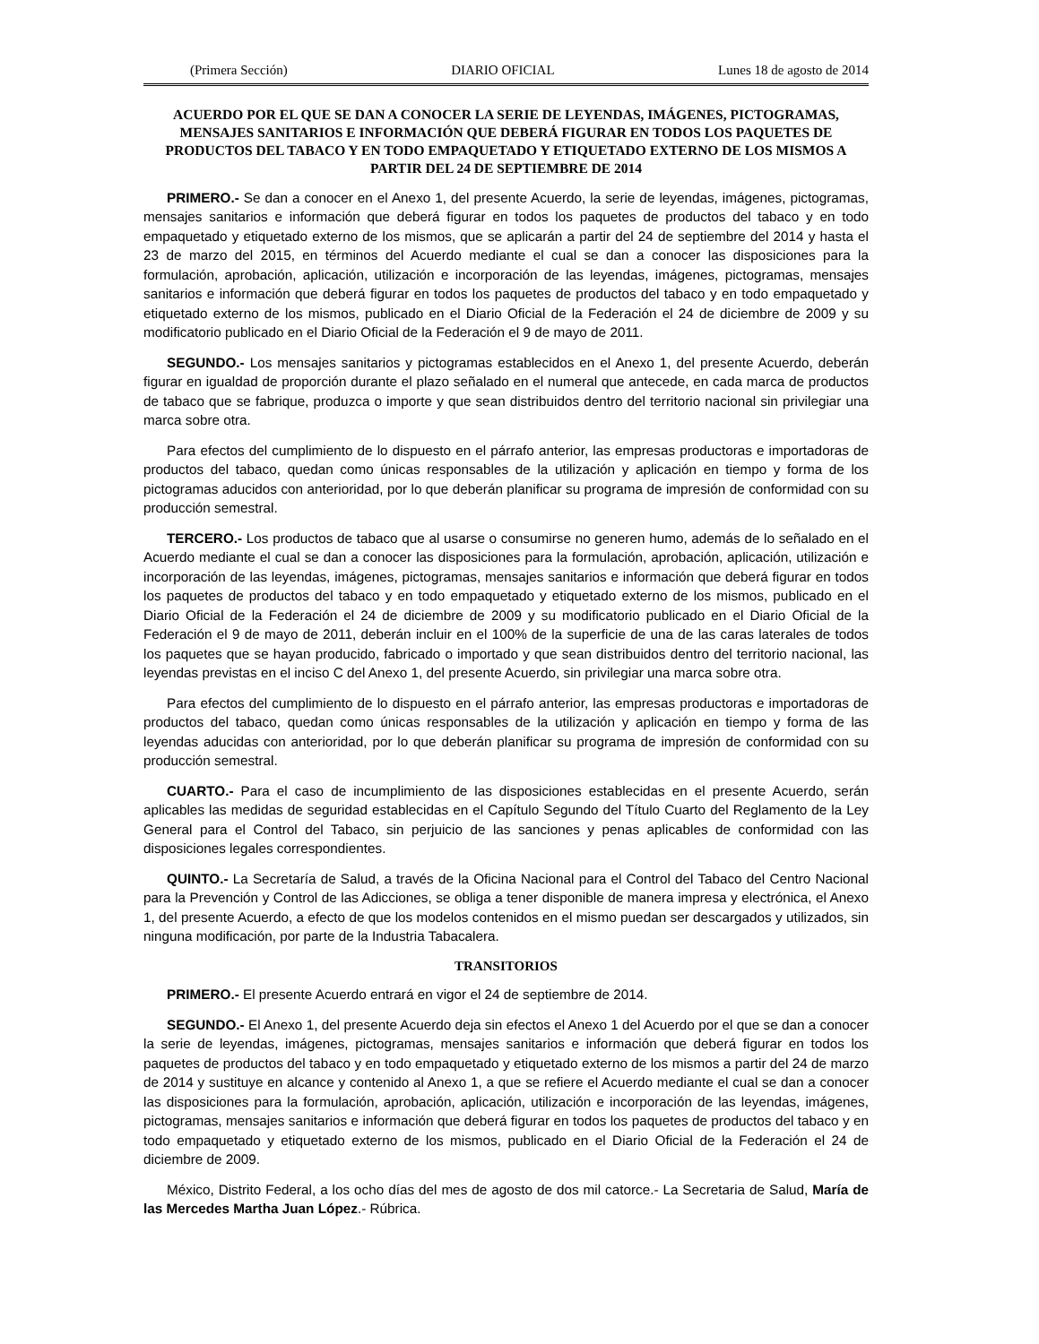(Primera Sección) DIARIO OFICIAL Lunes 18 de agosto de 2014
ACUERDO POR EL QUE SE DAN A CONOCER LA SERIE DE LEYENDAS, IMÁGENES, PICTOGRAMAS, MENSAJES SANITARIOS E INFORMACIÓN QUE DEBERÁ FIGURAR EN TODOS LOS PAQUETES DE PRODUCTOS DEL TABACO Y EN TODO EMPAQUETADO Y ETIQUETADO EXTERNO DE LOS MISMOS A PARTIR DEL 24 DE SEPTIEMBRE DE 2014
PRIMERO.- Se dan a conocer en el Anexo 1, del presente Acuerdo, la serie de leyendas, imágenes, pictogramas, mensajes sanitarios e información que deberá figurar en todos los paquetes de productos del tabaco y en todo empaquetado y etiquetado externo de los mismos, que se aplicarán a partir del 24 de septiembre del 2014 y hasta el 23 de marzo del 2015, en términos del Acuerdo mediante el cual se dan a conocer las disposiciones para la formulación, aprobación, aplicación, utilización e incorporación de las leyendas, imágenes, pictogramas, mensajes sanitarios e información que deberá figurar en todos los paquetes de productos del tabaco y en todo empaquetado y etiquetado externo de los mismos, publicado en el Diario Oficial de la Federación el 24 de diciembre de 2009 y su modificatorio publicado en el Diario Oficial de la Federación el 9 de mayo de 2011.
SEGUNDO.- Los mensajes sanitarios y pictogramas establecidos en el Anexo 1, del presente Acuerdo, deberán figurar en igualdad de proporción durante el plazo señalado en el numeral que antecede, en cada marca de productos de tabaco que se fabrique, produzca o importe y que sean distribuidos dentro del territorio nacional sin privilegiar una marca sobre otra.
Para efectos del cumplimiento de lo dispuesto en el párrafo anterior, las empresas productoras e importadoras de productos del tabaco, quedan como únicas responsables de la utilización y aplicación en tiempo y forma de los pictogramas aducidos con anterioridad, por lo que deberán planificar su programa de impresión de conformidad con su producción semestral.
TERCERO.- Los productos de tabaco que al usarse o consumirse no generen humo, además de lo señalado en el Acuerdo mediante el cual se dan a conocer las disposiciones para la formulación, aprobación, aplicación, utilización e incorporación de las leyendas, imágenes, pictogramas, mensajes sanitarios e información que deberá figurar en todos los paquetes de productos del tabaco y en todo empaquetado y etiquetado externo de los mismos, publicado en el Diario Oficial de la Federación el 24 de diciembre de 2009 y su modificatorio publicado en el Diario Oficial de la Federación el 9 de mayo de 2011, deberán incluir en el 100% de la superficie de una de las caras laterales de todos los paquetes que se hayan producido, fabricado o importado y que sean distribuidos dentro del territorio nacional, las leyendas previstas en el inciso C del Anexo 1, del presente Acuerdo, sin privilegiar una marca sobre otra.
Para efectos del cumplimiento de lo dispuesto en el párrafo anterior, las empresas productoras e importadoras de productos del tabaco, quedan como únicas responsables de la utilización y aplicación en tiempo y forma de las leyendas aducidas con anterioridad, por lo que deberán planificar su programa de impresión de conformidad con su producción semestral.
CUARTO.- Para el caso de incumplimiento de las disposiciones establecidas en el presente Acuerdo, serán aplicables las medidas de seguridad establecidas en el Capítulo Segundo del Título Cuarto del Reglamento de la Ley General para el Control del Tabaco, sin perjuicio de las sanciones y penas aplicables de conformidad con las disposiciones legales correspondientes.
QUINTO.- La Secretaría de Salud, a través de la Oficina Nacional para el Control del Tabaco del Centro Nacional para la Prevención y Control de las Adicciones, se obliga a tener disponible de manera impresa y electrónica, el Anexo 1, del presente Acuerdo, a efecto de que los modelos contenidos en el mismo puedan ser descargados y utilizados, sin ninguna modificación, por parte de la Industria Tabacalera.
TRANSITORIOS
PRIMERO.- El presente Acuerdo entrará en vigor el 24 de septiembre de 2014.
SEGUNDO.- El Anexo 1, del presente Acuerdo deja sin efectos el Anexo 1 del Acuerdo por el que se dan a conocer la serie de leyendas, imágenes, pictogramas, mensajes sanitarios e información que deberá figurar en todos los paquetes de productos del tabaco y en todo empaquetado y etiquetado externo de los mismos a partir del 24 de marzo de 2014 y sustituye en alcance y contenido al Anexo 1, a que se refiere el Acuerdo mediante el cual se dan a conocer las disposiciones para la formulación, aprobación, aplicación, utilización e incorporación de las leyendas, imágenes, pictogramas, mensajes sanitarios e información que deberá figurar en todos los paquetes de productos del tabaco y en todo empaquetado y etiquetado externo de los mismos, publicado en el Diario Oficial de la Federación el 24 de diciembre de 2009.
México, Distrito Federal, a los ocho días del mes de agosto de dos mil catorce.- La Secretaria de Salud, María de las Mercedes Martha Juan López.- Rúbrica.